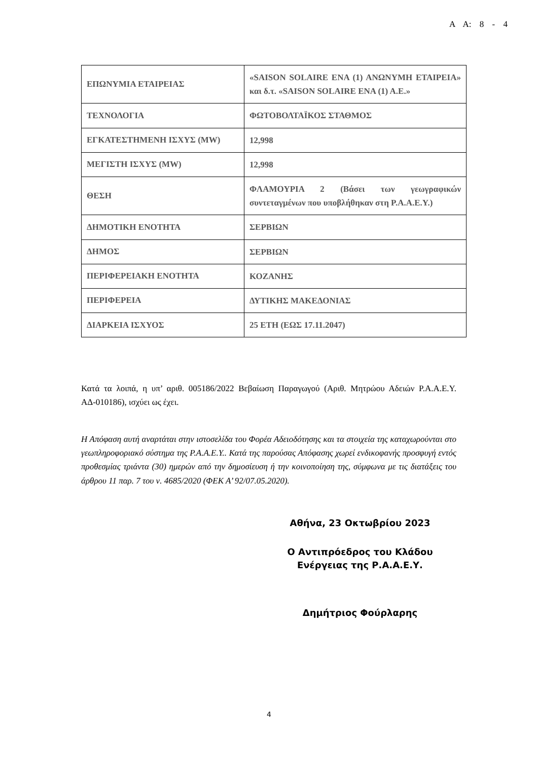Α Α: 8 - 4
| ΕΠΩΝΥΜΙΑ ΕΤΑΙΡΕΙΑΣ | «SAISON SOLAIRE ΕΝΑ (1) ΑΝΩΝΥΜΗ ΕΤΑΙΡΕΙΑ» και δ.τ. «SAISON SOLAIRE ΕΝΑ (1) Α.Ε.» |
| ΤΕΧΝΟΛΟΓΙΑ | ΦΩΤΟΒΟΛΤΑΪΚΟΣ ΣΤΑΘΜΟΣ |
| ΕΓΚΑΤΕΣΤΗΜΕΝΗ ΙΣΧΥΣ (MW) | 12,998 |
| ΜΕΓΙΣΤΗ ΙΣΧΥΣ (MW) | 12,998 |
| ΘΕΣΗ | ΦΛΑΜΟΥΡΙΑ 2 (Βάσει των γεωγραφικών συντεταγμένων που υποβλήθηκαν στη Ρ.Α.Α.Ε.Υ.) |
| ΔΗΜΟΤΙΚΗ ΕΝΟΤΗΤΑ | ΣΕΡΒΙΩΝ |
| ΔΗΜΟΣ | ΣΕΡΒΙΩΝ |
| ΠΕΡΙΦΕΡΕΙΑΚΗ ΕΝΟΤΗΤΑ | ΚΟΖΑΝΗΣ |
| ΠΕΡΙΦΕΡΕΙΑ | ΔΥΤΙΚΗΣ ΜΑΚΕΔΟΝΙΑΣ |
| ΔΙΑΡΚΕΙΑ ΙΣΧΥΟΣ | 25 ΕΤΗ (ΕΩΣ 17.11.2047) |
Κατά τα λοιπά, η υπ’ αριθ. 005186/2022 Βεβαίωση Παραγωγού (Αριθ. Μητρώου Αδειών Ρ.Α.Α.Ε.Υ. ΑΔ-010186), ισχύει ως έχει.
Η Απόφαση αυτή αναρτάται στην ιστοσελίδα του Φορέα Αδειοδότησης και τα στοιχεία της καταχωρούνται στο γεωπληροφοριακό σύστημα της Ρ.Α.Α.Ε.Υ.. Κατά της παρούσας Απόφασης χωρεί ενδικοφανής προσφυγή εντός προθεσμίας τριάντα (30) ημερών από την δημοσίευση ή την κοινοποίηση της, σύμφωνα με τις διατάξεις του άρθρου 11 παρ. 7 του ν. 4685/2020 (ΦΕΚ Α’ 92/07.05.2020).
Αθήνα, 23 Οκτωβρίου 2023
Ο Αντιπρόεδρος του Κλάδου
Ενέργειας της Ρ.Α.Α.Ε.Υ.
Δημήτριος Φούρλαρης
4